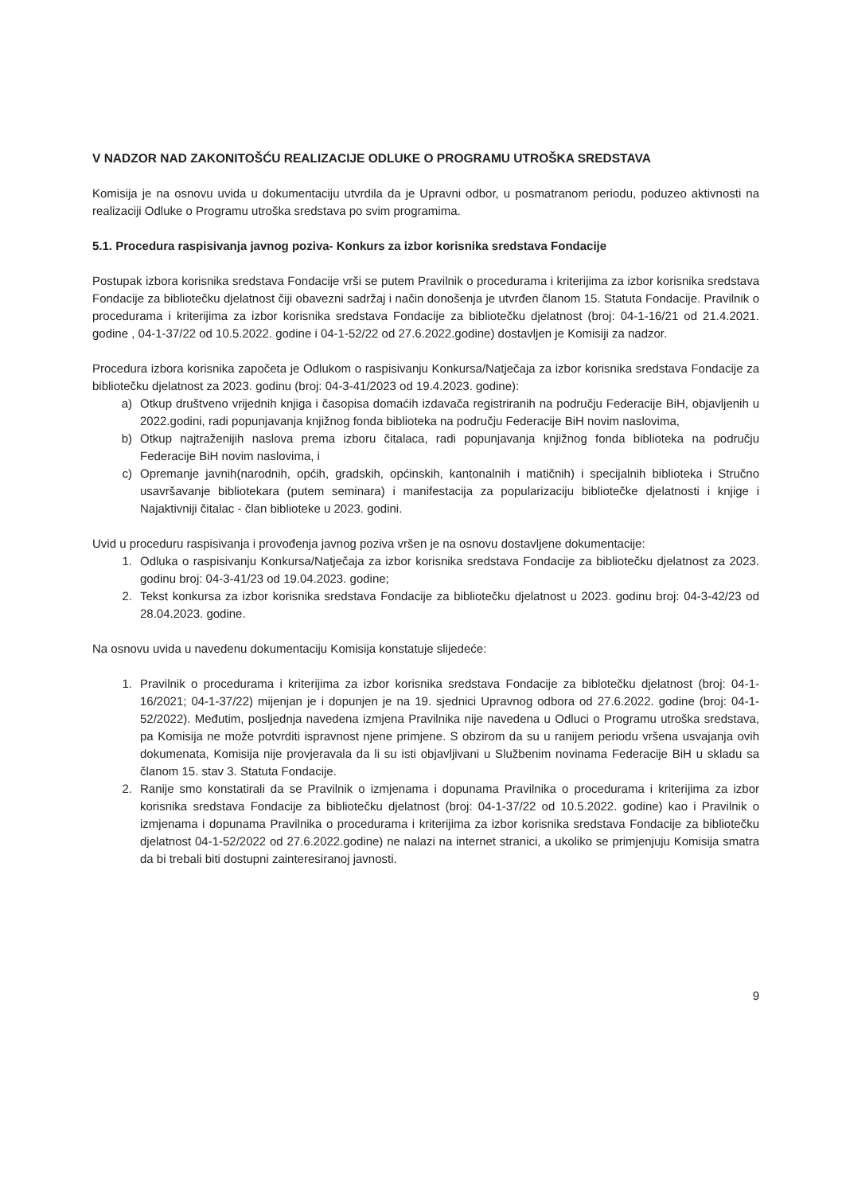V NADZOR NAD ZAKONITOŠĆU REALIZACIJE ODLUKE O PROGRAMU UTROŠKA SREDSTAVA
Komisija je na osnovu uvida u dokumentaciju utvrdila da je Upravni odbor, u posmatranom periodu, poduzeo aktivnosti na realizaciji Odluke o Programu utroška sredstava po svim programima.
5.1. Procedura raspisivanja javnog poziva- Konkurs za izbor korisnika sredstava Fondacije
Postupak izbora korisnika sredstava Fondacije vrši se putem Pravilnik o procedurama i kriterijima za izbor korisnika sredstava Fondacije za bibliotečku djelatnost čiji obavezni sadržaj i način donošenja je utvrđen članom 15. Statuta Fondacije. Pravilnik o procedurama i kriterijima za izbor korisnika sredstava Fondacije za bibliotečku djelatnost (broj: 04-1-16/21 od 21.4.2021. godine , 04-1-37/22 od 10.5.2022. godine i 04-1-52/22 od 27.6.2022.godine) dostavljen je Komisiji za nadzor.
Procedura izbora korisnika započeta je Odlukom o raspisivanju Konkursa/Natječaja za izbor korisnika sredstava Fondacije za bibliotečku djelatnost za 2023. godinu (broj: 04-3-41/2023 od 19.4.2023. godine):
a) Otkup društveno vrijednih knjiga i časopisa domaćih izdavača registriranih na području Federacije BiH, objavljenih u 2022.godini, radi popunjavanja knjižnog fonda biblioteka na području Federacije BiH novim naslovima,
b) Otkup najtraženijih naslova prema izboru čitalaca, radi popunjavanja knjižnog fonda biblioteka na području Federacije BiH novim naslovima, i
c) Opremanje javnih(narodnih, općih, gradskih, općinskih, kantonalnih i matičnih) i specijalnih biblioteka i Stručno usavršavanje bibliotekara (putem seminara) i manifestacija za popularizaciju bibliotečke djelatnosti i knjige i Najaktivniji čitalac - član biblioteke u 2023. godini.
Uvid u proceduru raspisivanja i provođenja javnog poziva vršen je na osnovu dostavljene dokumentacije:
1. Odluka o raspisivanju Konkursa/Natječaja za izbor korisnika sredstava Fondacije za bibliotečku djelatnost za 2023. godinu broj: 04-3-41/23 od 19.04.2023. godine;
2. Tekst konkursa za izbor korisnika sredstava Fondacije za bibliotečku djelatnost u 2023. godinu broj: 04-3-42/23 od 28.04.2023. godine.
Na osnovu uvida u navedenu dokumentaciju Komisija konstatuje slijedeće:
1. Pravilnik o procedurama i kriterijima za izbor korisnika sredstava Fondacije za biblotečku djelatnost (broj: 04-1-16/2021; 04-1-37/22) mijenjan je i dopunjen je na 19. sjednici Upravnog odbora od 27.6.2022. godine (broj: 04-1-52/2022). Međutim, posljednja navedena izmjena Pravilnika nije navedena u Odluci o Programu utroška sredstava, pa Komisija ne može potvrditi ispravnost njene primjene. S obzirom da su u ranijem periodu vršena usvajanja ovih dokumenata, Komisija nije provjeravala da li su isti objavljivani u Službenim novinama Federacije BiH u skladu sa članom 15. stav 3. Statuta Fondacije.
2. Ranije smo konstatirali da se Pravilnik o izmjenama i dopunama Pravilnika o procedurama i kriterijima za izbor korisnika sredstava Fondacije za bibliotečku djelatnost (broj: 04-1-37/22 od 10.5.2022. godine) kao i Pravilnik o izmjenama i dopunama Pravilnika o procedurama i kriterijima za izbor korisnika sredstava Fondacije za bibliotečku djelatnost 04-1-52/2022 od 27.6.2022.godine) ne nalazi na internet stranici, a ukoliko se primjenjuju Komisija smatra da bi trebali biti dostupni zainteresiranoj javnosti.
9